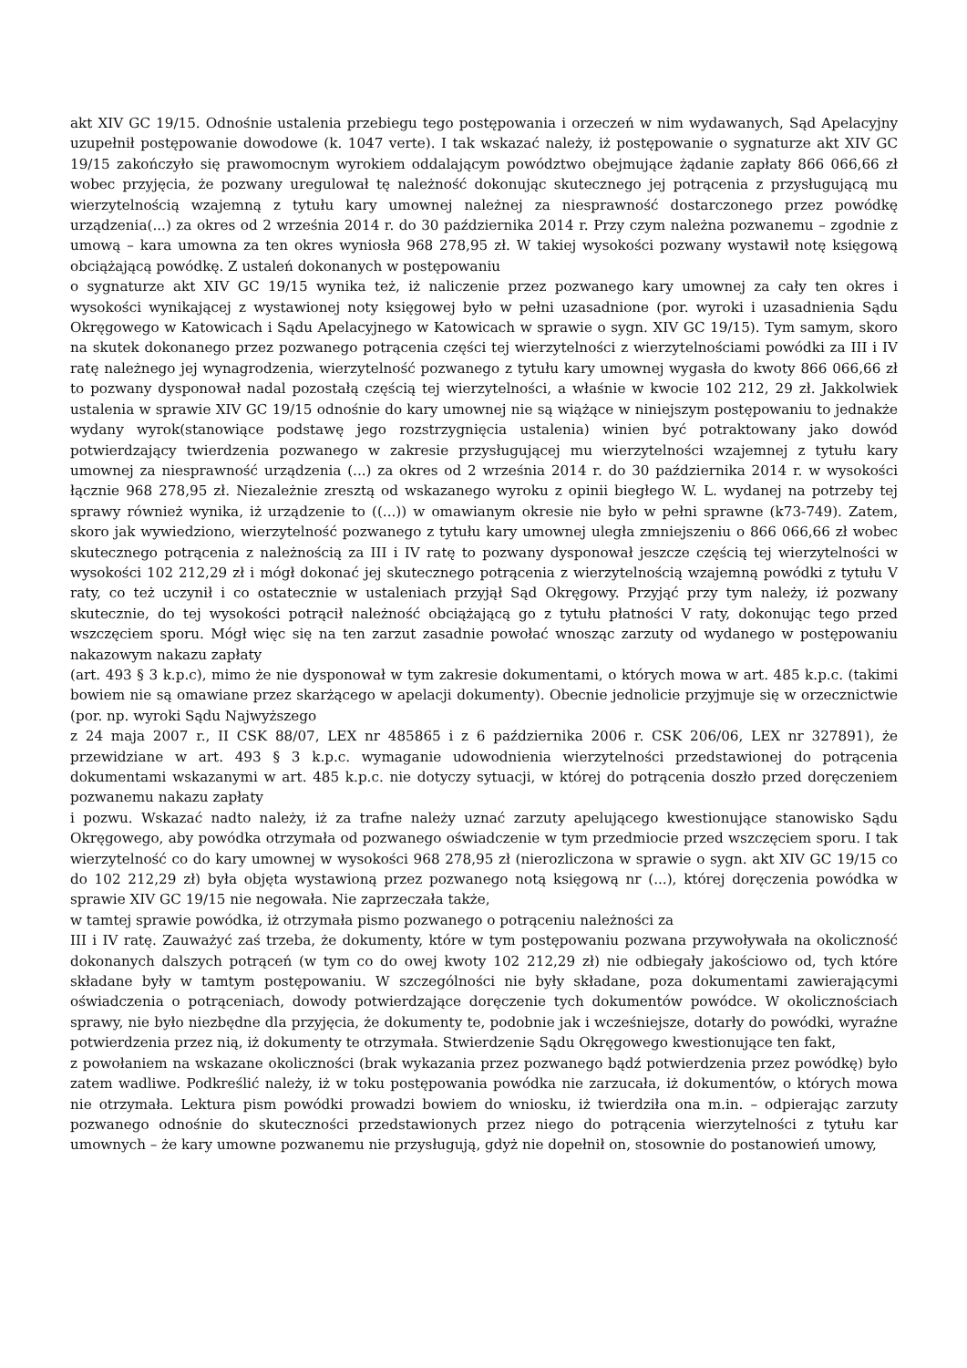akt XIV GC 19/15. Odnośnie ustalenia przebiegu tego postępowania i orzeczeń w nim wydawanych, Sąd Apelacyjny uzupełnił postępowanie dowodowe (k. 1047 verte). I tak wskazać należy, iż postępowanie o sygnaturze akt XIV GC 19/15 zakończyło się prawomocnym wyrokiem oddalającym powództwo obejmujące żądanie zapłaty 866 066,66 zł wobec przyjęcia, że pozwany uregulował tę należność dokonując skutecznego jej potrącenia z przysługującą mu wierzytelnością wzajemną z tytułu kary umownej należnej za niesprawność dostarczonego przez powódkę urządzenia(...) za okres od 2 września 2014 r. do 30 października 2014 r. Przy czym należna pozwanemu – zgodnie z umową – kara umowna za ten okres wyniosła 968 278,95 zł. W takiej wysokości pozwany wystawił notę księgową obciążającą powódkę. Z ustaleń dokonanych w postępowaniu
o sygnaturze akt XIV GC 19/15 wynika też, iż naliczenie przez pozwanego kary umownej za cały ten okres i wysokości wynikającej z wystawionej noty księgowej było w pełni uzasadnione (por. wyroki i uzasadnienia Sądu Okręgowego w Katowicach i Sądu Apelacyjnego w Katowicach w sprawie o sygn. XIV GC 19/15). Tym samym, skoro na skutek dokonanego przez pozwanego potrącenia części tej wierzytelności z wierzytelnościami powódki za III i IV ratę należnego jej wynagrodzenia, wierzytelność pozwanego z tytułu kary umownej wygasła do kwoty 866 066,66 zł to pozwany dysponował nadal pozostałą częścią tej wierzytelności, a właśnie w kwocie 102 212, 29 zł. Jakkolwiek ustalenia w sprawie XIV GC 19/15 odnośnie do kary umownej nie są wiążące w niniejszym postępowaniu to jednakże wydany wyrok(stanowiące podstawę jego rozstrzygnięcia ustalenia) winien być potraktowany jako dowód potwierdzający twierdzenia pozwanego w zakresie przysługującej mu wierzytelności wzajemnej z tytułu kary umownej za niesprawność urządzenia (...) za okres od 2 września 2014 r. do 30 października 2014 r. w wysokości łącznie 968 278,95 zł. Niezależnie zresztą od wskazanego wyroku z opinii biegłego W. L. wydanej na potrzeby tej sprawy również wynika, iż urządzenie to ((...)) w omawianym okresie nie było w pełni sprawne (k73-749). Zatem, skoro jak wywiedziono, wierzytelność pozwanego z tytułu kary umownej uległa zmniejszeniu o 866 066,66 zł wobec skutecznego potrącenia z należnością za III i IV ratę to pozwany dysponował jeszcze częścią tej wierzytelności w wysokości 102 212,29 zł i mógł dokonać jej skutecznego potrącenia z wierzytelnością wzajemną powódki z tytułu V raty, co też uczynił i co ostatecznie w ustaleniach przyjął Sąd Okręgowy. Przyjąć przy tym należy, iż pozwany skutecznie, do tej wysokości potrącił należność obciążającą go z tytułu płatności V raty, dokonując tego przed wszczęciem sporu. Mógł więc się na ten zarzut zasadnie powołać wnosząc zarzuty od wydanego w postępowaniu nakazowym nakazu zapłaty
(art. 493 § 3 k.p.c), mimo że nie dysponował w tym zakresie dokumentami, o których mowa w art. 485 k.p.c. (takimi bowiem nie są omawiane przez skarżącego w apelacji dokumenty). Obecnie jednolicie przyjmuje się w orzecznictwie (por. np. wyroki Sądu Najwyższego
z 24 maja 2007 r., II CSK 88/07, LEX nr 485865 i z 6 października 2006 r. CSK 206/06, LEX nr 327891), że przewidziane w art. 493 § 3 k.p.c. wymaganie udowodnienia wierzytelności przedstawionej do potrącenia dokumentami wskazanymi w art. 485 k.p.c. nie dotyczy sytuacji, w której do potrącenia doszło przed doręczeniem pozwanemu nakazu zapłaty
i pozwu. Wskazać nadto należy, iż za trafne należy uznać zarzuty apelującego kwestionujące stanowisko Sądu Okręgowego, aby powódka otrzymała od pozwanego oświadczenie w tym przedmiocie przed wszczęciem sporu. I tak wierzytelność co do kary umownej w wysokości 968 278,95 zł (nierozliczona w sprawie o sygn. akt XIV GC 19/15 co do 102 212,29 zł) była objęta wystawioną przez pozwanego notą księgową nr (...), której doręczenia powódka w sprawie XIV GC 19/15 nie negowała. Nie zaprzeczała także,
w tamtej sprawie powódka, iż otrzymała pismo pozwanego o potrąceniu należności za
III i IV ratę. Zauważyć zaś trzeba, że dokumenty, które w tym postępowaniu pozwana przywoływała na okoliczność dokonanych dalszych potrąceń (w tym co do owej kwoty 102 212,29 zł) nie odbiegały jakościowo od, tych które składane były w tamtym postępowaniu. W szczególności nie były składane, poza dokumentami zawierającymi oświadczenia o potrąceniach, dowody potwierdzające doręczenie tych dokumentów powódce. W okolicznościach sprawy, nie było niezbędne dla przyjęcia, że dokumenty te, podobnie jak i wcześniejsze, dotarły do powódki, wyraźne potwierdzenia przez nią, iż dokumenty te otrzymała. Stwierdzenie Sądu Okręgowego kwestionujące ten fakt,
z powołaniem na wskazane okoliczności (brak wykazania przez pozwanego bądź potwierdzenia przez powódkę) było zatem wadliwe. Podkreślić należy, iż w toku postępowania powódka nie zarzucała, iż dokumentów, o których mowa nie otrzymała. Lektura pism powódki prowadzi bowiem do wniosku, iż twierdziła ona m.in. – odpierając zarzuty pozwanego odnośnie do skuteczności przedstawionych przez niego do potrącenia wierzytelności z tytułu kar umownych – że kary umowne pozwanemu nie przysługują, gdyż nie dopełnił on, stosownie do postanowień umowy,